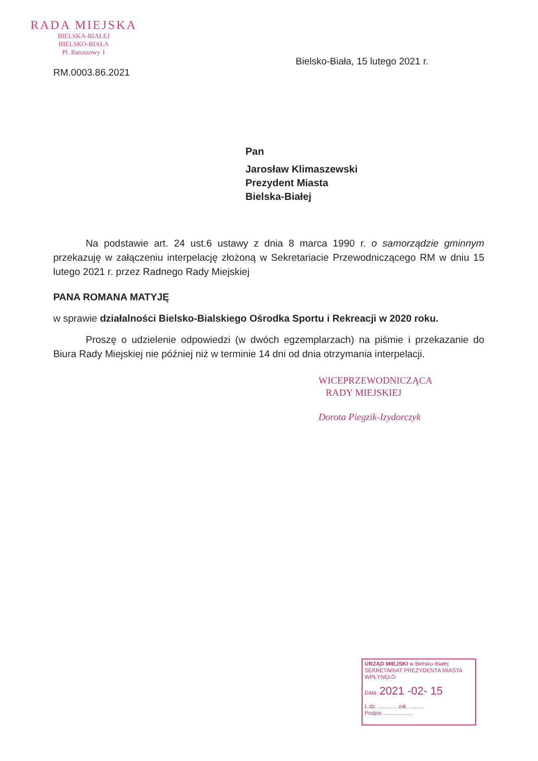RADA MIEJSKA
BIELSKA-BIAŁEJ
BIELSKO-BIAŁA
Pl. Ratuszowy 1
RM.0003.86.2021
Bielsko-Biała, 15 lutego 2021 r.
Pan
Jarosław Klimaszewski
Prezydent Miasta
Bielska-Białej
Na podstawie art. 24 ust.6 ustawy z dnia 8 marca 1990 r. o samorządzie gminnym przekazuję w załączeniu interpelację złożoną w Sekretariacie Przewodniczącego RM w dniu 15 lutego 2021 r. przez Radnego Rady Miejskiej
PANA ROMANA MATYJĘ
w sprawie działalności Bielsko-Bialskiego Ośrodka Sportu i Rekreacji w 2020 roku.
Proszę o udzielenie odpowiedzi (w dwóch egzemplarzach) na piśmie i przekazanie do Biura Rady Miejskiej nie później niż w terminie 14 dni od dnia otrzymania interpelacji.
WICEPRZEWODNICZĄCA
RADY MIEJSKIEJ
Dorota Piegzik-Izydorczyk
URZĄD MIEJSKI w Bielsku-Białej
SEKRETARIAT PREZYDENTA MIASTA
WPŁYNĘŁO
Data 2021 -02- 15
L.dz. ............ zał. ..........
Podpis ...................